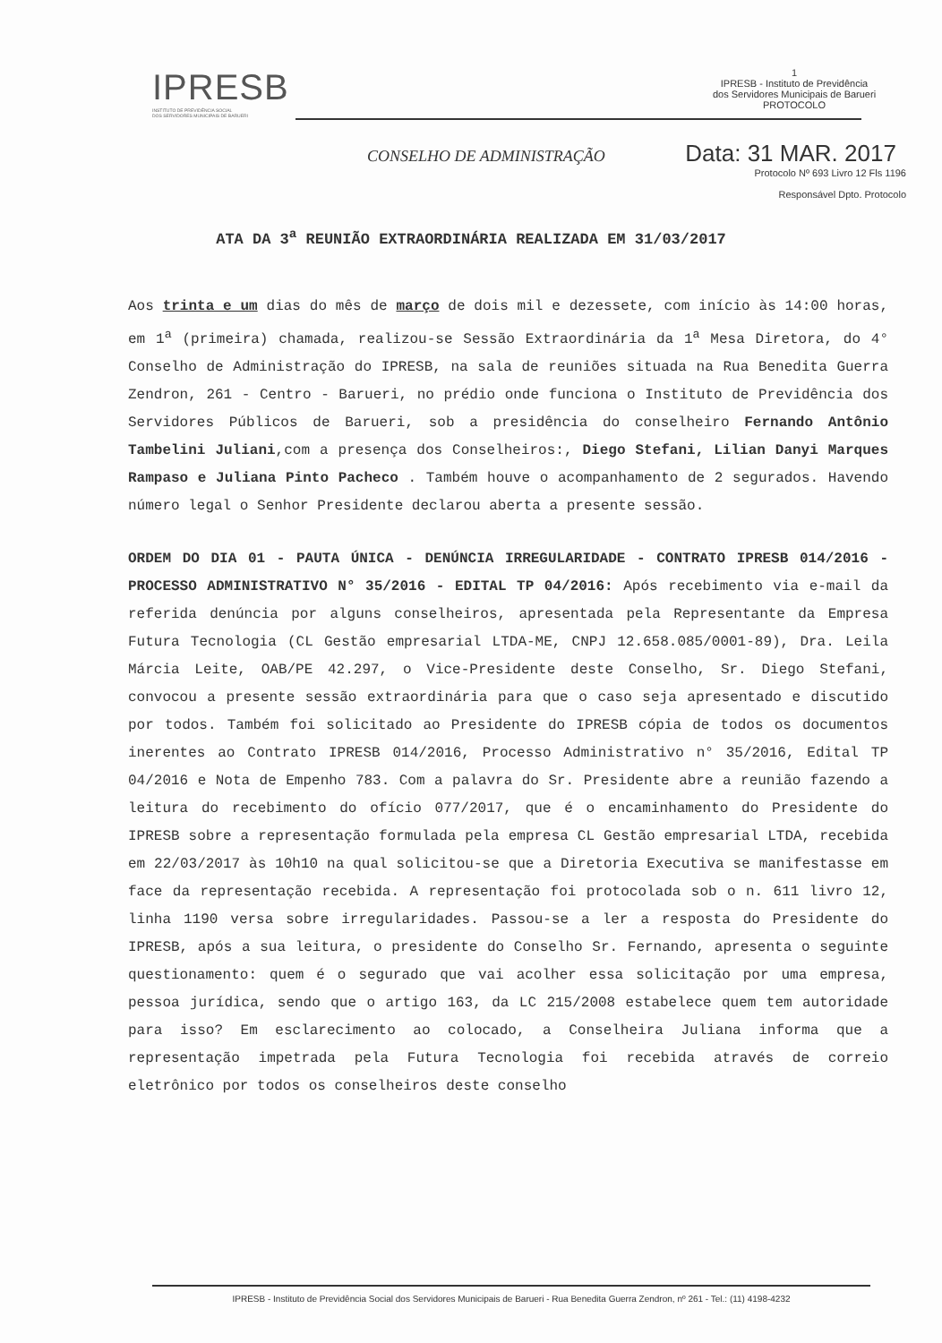IPRESB
INSTITUTO DE PREVIDÊNCIA SOCIAL
DOS SERVIDORES MUNICIPAIS DE BARUERI
1
IPRESB - Instituto de Previdência
dos Servidores Municipais de Barueri
PROTOCOLO
CONSELHO DE ADMINISTRAÇÃO Data: 31 MAR. 2017
Protocolo Nº 693 Livro 12 Fls 1196
Responsável Dpto. Protocolo
ATA DA 3<sup>a</sup> REUNIÃO EXTRAORDINÁRIA REALIZADA EM 31/03/2017
Aos trinta e um dias do mês de março de dois mil e dezessete, com início às 14:00 horas, em 1<sup>a</sup> (primeira) chamada, realizou-se Sessão Extraordinária da 1<sup>a</sup> Mesa Diretora, do 4° Conselho de Administração do IPRESB, na sala de reuniões situada na Rua Benedita Guerra Zendron, 261 - Centro - Barueri, no prédio onde funciona o Instituto de Previdência dos Servidores Públicos de Barueri, sob a presidência do conselheiro Fernando Antônio Tambelini Juliani,com a presença dos Conselheiros:, Diego Stefani, Lilian Danyi Marques Rampaso e Juliana Pinto Pacheco . Também houve o acompanhamento de 2 segurados. Havendo número legal o Senhor Presidente declarou aberta a presente sessão.
ORDEM DO DIA 01 - PAUTA ÚNICA - DENÚNCIA IRREGULARIDADE - CONTRATO IPRESB 014/2016 - PROCESSO ADMINISTRATIVO N° 35/2016 - EDITAL TP 04/2016: Após recebimento via e-mail da referida denúncia por alguns conselheiros, apresentada pela Representante da Empresa Futura Tecnologia (CL Gestão empresarial LTDA-ME, CNPJ 12.658.085/0001-89), Dra. Leila Márcia Leite, OAB/PE 42.297, o Vice-Presidente deste Conselho, Sr. Diego Stefani, convocou a presente sessão extraordinária para que o caso seja apresentado e discutido por todos. Também foi solicitado ao Presidente do IPRESB cópia de todos os documentos inerentes ao Contrato IPRESB 014/2016, Processo Administrativo n° 35/2016, Edital TP 04/2016 e Nota de Empenho 783. Com a palavra do Sr. Presidente abre a reunião fazendo a leitura do recebimento do ofício 077/2017, que é o encaminhamento do Presidente do IPRESB sobre a representação formulada pela empresa CL Gestão empresarial LTDA, recebida em 22/03/2017 às 10h10 na qual solicitou-se que a Diretoria Executiva se manifestasse em face da representação recebida. A representação foi protocolada sob o n. 611 livro 12, linha 1190 versa sobre irregularidades. Passou-se a ler a resposta do Presidente do IPRESB, após a sua leitura, o presidente do Conselho Sr. Fernando, apresenta o seguinte questionamento: quem é o segurado que vai acolher essa solicitação por uma empresa, pessoa jurídica, sendo que o artigo 163, da LC 215/2008 estabelece quem tem autoridade para isso? Em esclarecimento ao colocado, a Conselheira Juliana informa que a representação impetrada pela Futura Tecnologia foi recebida através de correio eletrônico por todos os conselheiros deste conselho
IPRESB - Instituto de Previdência Social dos Servidores Municipais de Barueri - Rua Benedita Guerra Zendron, nº 261 - Tel.: (11) 4198-4232